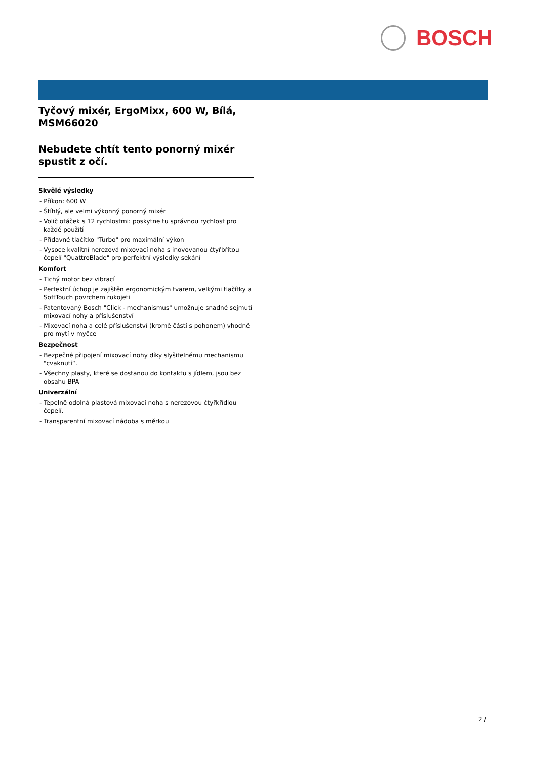BOSCH
Tyčový mixér, ErgoMixx, 600 W, Bílá, MSM66020
Nebudete chtít tento ponorný mixér spustit z očí.
Skvělé výsledky
- Příkon: 600 W
- Štíhlý, ale velmi výkonný ponorný mixér
- Volič otáček s 12 rychlostmi: poskytne tu správnou rychlost pro každé použití
- Přídavné tlačítko "Turbo" pro maximální výkon
- Vysoce kvalitní nerezová mixovací noha s inovovanou čtyřbřitou čepelí "QuattroBlade" pro perfektní výsledky sekání
Komfort
- Tichý motor bez vibrací
- Perfektní úchop je zajištěn ergonomickým tvarem, velkými tlačítky a SoftTouch povrchem rukojeti
- Patentovaný Bosch "Click - mechanismus" umožnuje snadné sejmutí mixovací nohy a příslušenství
- Mixovací noha a celé příslušenství (kromě částí s pohonem) vhodné pro mytí v myčce
Bezpečnost
- Bezpečné připojení mixovací nohy díky slyšitelnému mechanismu "cvaknutí“.
- Všechny plasty, které se dostanou do kontaktu s jídlem, jsou bez obsahu BPA
Univerzální
- Tepelně odolná plastová mixovací noha s nerezovou čtyřkřídlou čepelí.
- Transparentní mixovací nádoba s měrkou
2 /